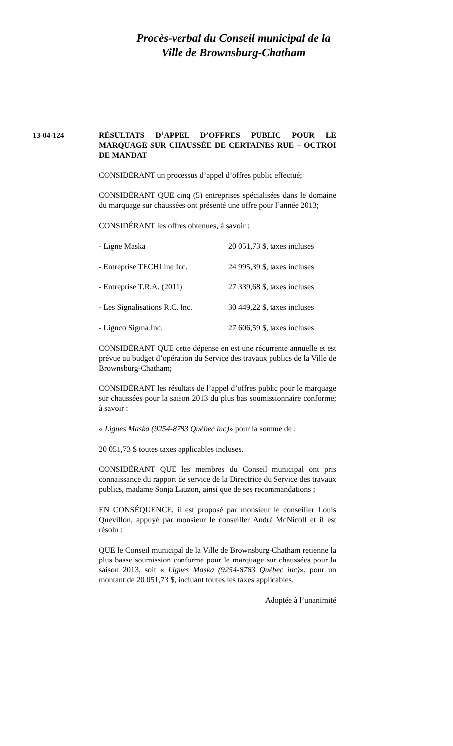Procès-verbal du Conseil municipal de la
Ville de Brownsburg-Chatham
13-04-124
RÉSULTATS D’APPEL D’OFFRES PUBLIC POUR LE MARQUAGE SUR CHAUSSÉE DE CERTAINES RUE – OCTROI DE MANDAT
CONSIDÉRANT un processus d’appel d’offres public effectué;
CONSIDÉRANT QUE cinq (5) entreprises spécialisées dans le domaine du marquage sur chaussées ont présenté une offre pour l’année 2013;
CONSIDÉRANT les offres obtenues, à savoir :
| - Ligne Maska | 20 051,73 $, taxes incluses |
| - Entreprise TECHLine Inc. | 24 995,39 $, taxes incluses |
| - Entreprise T.R.A. (2011) | 27 339,68 $, taxes incluses |
| - Les Signalisations R.C. Inc. | 30 449,22 $, taxes incluses |
| - Lignco Sigma Inc. | 27 606,59 $, taxes incluses |
CONSIDÉRANT QUE cette dépense en est une récurrente annuelle et est prévue au budget d’opération du Service des travaux publics de la Ville de Brownsburg-Chatham;
CONSIDÉRANT les résultats de l’appel d’offres public pour le marquage sur chaussées pour la saison 2013 du plus bas soumissionnaire conforme; à savoir :
« Lignes Maska (9254-8783 Québec inc)» pour la somme de :
20 051,73 $ toutes taxes applicables incluses.
CONSIDÉRANT QUE les membres du Conseil municipal ont pris connaissance du rapport de service de la Directrice du Service des travaux publics, madame Sonja Lauzon, ainsi que de ses recommandations ;
EN CONSÉQUENCE, il est proposé par monsieur le conseiller Louis Quevillon, appuyé par monsieur le conseiller André McNicoll et il est résolu :
QUE le Conseil municipal de la Ville de Brownsburg-Chatham retienne la plus basse soumission conforme pour le marquage sur chaussées pour la saison 2013, soit « Lignes Maska (9254-8783 Québec inc)», pour un montant de 20 051,73 $, incluant toutes les taxes applicables.
Adoptée à l’unanimité